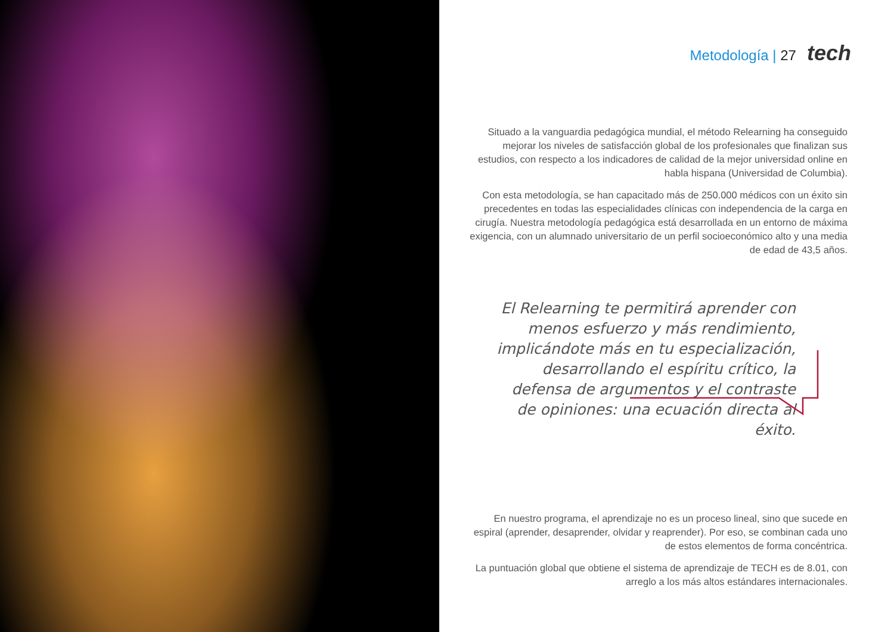Metodología | 27 tech
Situado a la vanguardia pedagógica mundial, el método Relearning ha conseguido mejorar los niveles de satisfacción global de los profesionales que finalizan sus estudios, con respecto a los indicadores de calidad de la mejor universidad online en habla hispana (Universidad de Columbia).
Con esta metodología, se han capacitado más de 250.000 médicos con un éxito sin precedentes en todas las especialidades clínicas con independencia de la carga en cirugía. Nuestra metodología pedagógica está desarrollada en un entorno de máxima exigencia, con un alumnado universitario de un perfil socioeconómico alto y una media de edad de 43,5 años.
El Relearning te permitirá aprender con menos esfuerzo y más rendimiento, implicándote más en tu especialización, desarrollando el espíritu crítico, la defensa de argumentos y el contraste de opiniones: una ecuación directa al éxito.
En nuestro programa, el aprendizaje no es un proceso lineal, sino que sucede en espiral (aprender, desaprender, olvidar y reaprender). Por eso, se combinan cada uno de estos elementos de forma concéntrica.
La puntuación global que obtiene el sistema de aprendizaje de TECH es de 8.01, con arreglo a los más altos estándares internacionales.